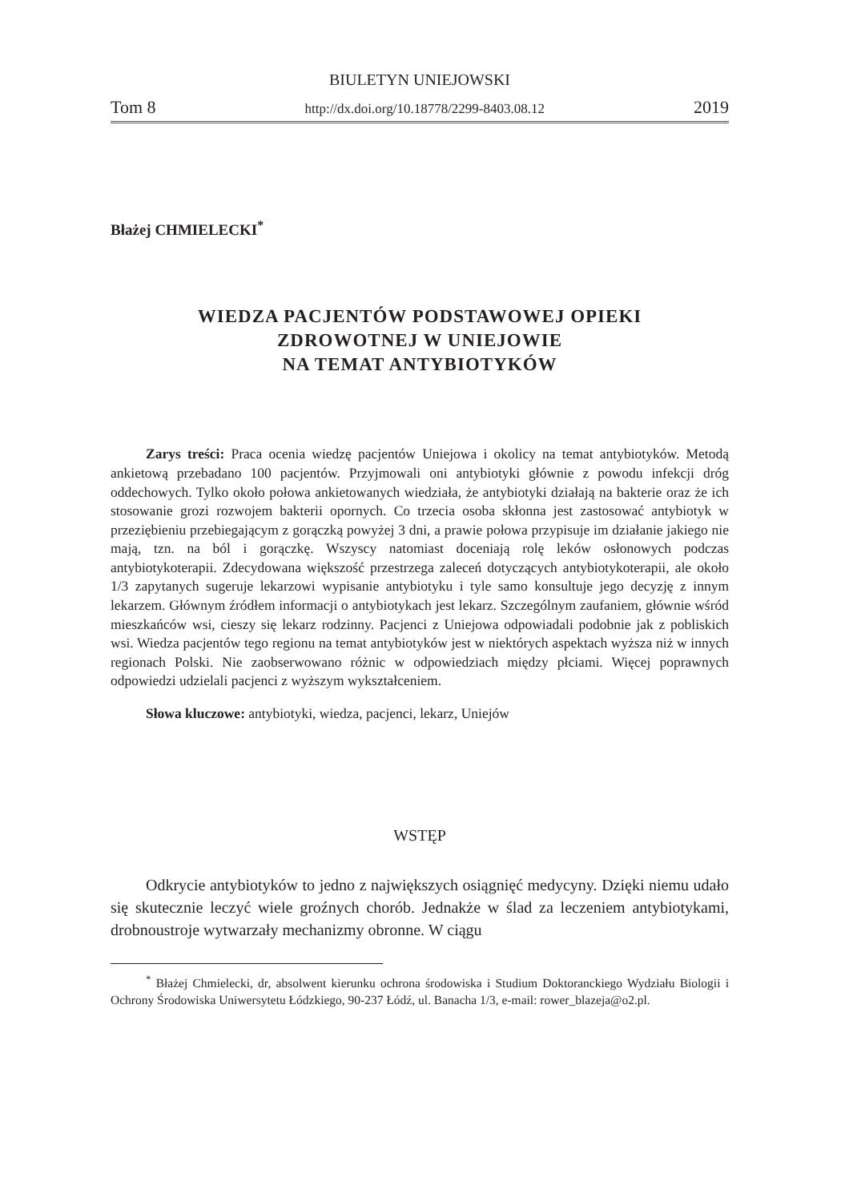BIULETYN UNIEJOWSKI
Tom 8 http://dx.doi.org/10.18778/2299-8403.08.12 2019
Błażej CHMIELECKI<sup>*</sup>
WIEDZA PACJENTÓW PODSTAWOWEJ OPIEKI
ZDROWOTNEJ W UNIEJOWIE
NA TEMAT ANTYBIOTYKÓW
Zarys treści: Praca ocenia wiedzę pacjentów Uniejowa i okolicy na temat antybiotyków. Metodą ankietową przebadano 100 pacjentów. Przyjmowali oni antybiotyki głównie z powodu infekcji dróg oddechowych. Tylko około połowa ankietowanych wiedziała, że antybiotyki działają na bakterie oraz że ich stosowanie grozi rozwojem bakterii opornych. Co trzecia osoba skłonna jest zastosować antybiotyk w przeziębieniu przebiegającym z gorączką powyżej 3 dni, a prawie połowa przypisuje im działanie jakiego nie mają, tzn. na ból i gorączkę. Wszyscy natomiast doceniają rolę leków osłonowych podczas antybiotykoterapii. Zdecydowana większość przestrzega zaleceń dotyczących antybiotykoterapii, ale około 1/3 zapytanych sugeruje lekarzowi wypisanie antybiotyku i tyle samo konsultuje jego decyzję z innym lekarzem. Głównym źródłem informacji o antybiotykach jest lekarz. Szczególnym zaufaniem, głównie wśród mieszkańców wsi, cieszy się lekarz rodzinny. Pacjenci z Uniejowa odpowiadali podobnie jak z pobliskich wsi. Wiedza pacjentów tego regionu na temat antybiotyków jest w niektórych aspektach wyższa niż w innych regionach Polski. Nie zaobserwowano różnic w odpowiedziach między płciami. Więcej poprawnych odpowiedzi udzielali pacjenci z wyższym wykształceniem.
Słowa kluczowe: antybiotyki, wiedza, pacjenci, lekarz, Uniejów
WSTĘP
Odkrycie antybiotyków to jedno z największych osiągnięć medycyny. Dzięki niemu udało się skutecznie leczyć wiele groźnych chorób. Jednakże w ślad za leczeniem antybiotykami, drobnoustroje wytwarzały mechanizmy obronne. W ciągu
<sup>*</sup> Błażej Chmielecki, dr, absolwent kierunku ochrona środowiska i Studium Doktoranckiego Wydziału Biologii i Ochrony Środowiska Uniwersytetu Łódzkiego, 90-237 Łódź, ul. Banacha 1/3, e-mail: rower_blazeja@o2.pl.